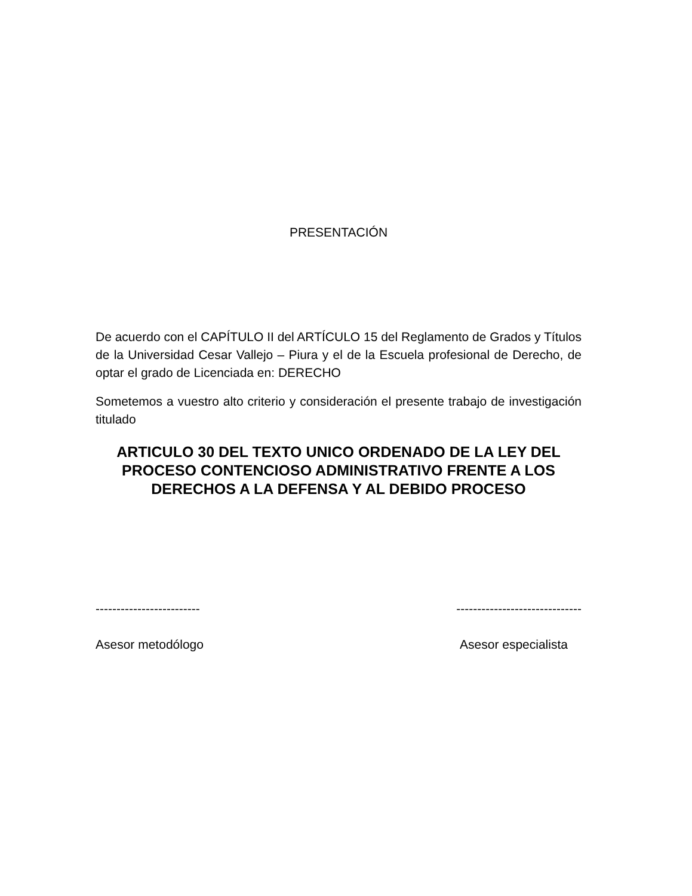PRESENTACIÓN
De acuerdo con el CAPÍTULO II del ARTÍCULO 15 del Reglamento de Grados y Títulos de la Universidad Cesar Vallejo – Piura y el de la Escuela profesional de Derecho, de optar el grado de Licenciada en: DERECHO
Sometemos a vuestro alto criterio y consideración el presente trabajo de investigación titulado
ARTICULO 30 DEL TEXTO UNICO ORDENADO DE LA LEY DEL PROCESO CONTENCIOSO ADMINISTRATIVO FRENTE A LOS DERECHOS A LA DEFENSA Y AL DEBIDO PROCESO
-------------------------
Asesor metodólogo
------------------------------
Asesor especialista